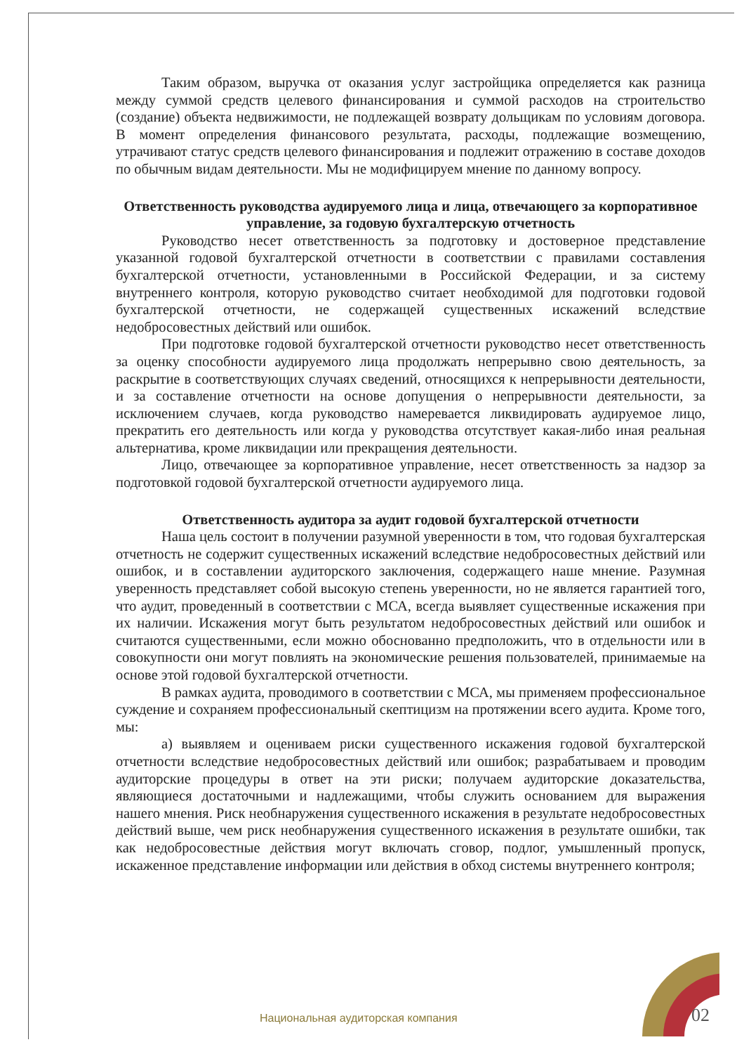Таким образом, выручка от оказания услуг застройщика определяется как разница между суммой средств целевого финансирования и суммой расходов на строительство (создание) объекта недвижимости, не подлежащей возврату дольщикам по условиям договора. В момент определения финансового результата, расходы, подлежащие возмещению, утрачивают статус средств целевого финансирования и подлежит отражению в составе доходов по обычным видам деятельности. Мы не модифицируем мнение по данному вопросу.
Ответственность руководства аудируемого лица и лица, отвечающего за корпоративное управление, за годовую бухгалтерскую отчетность
Руководство несет ответственность за подготовку и достоверное представление указанной годовой бухгалтерской отчетности в соответствии с правилами составления бухгалтерской отчетности, установленными в Российской Федерации, и за систему внутреннего контроля, которую руководство считает необходимой для подготовки годовой бухгалтерской отчетности, не содержащей существенных искажений вследствие недобросовестных действий или ошибок.
При подготовке годовой бухгалтерской отчетности руководство несет ответственность за оценку способности аудируемого лица продолжать непрерывно свою деятельность, за раскрытие в соответствующих случаях сведений, относящихся к непрерывности деятельности, и за составление отчетности на основе допущения о непрерывности деятельности, за исключением случаев, когда руководство намеревается ликвидировать аудируемое лицо, прекратить его деятельность или когда у руководства отсутствует какая-либо иная реальная альтернатива, кроме ликвидации или прекращения деятельности.
Лицо, отвечающее за корпоративное управление, несет ответственность за надзор за подготовкой годовой бухгалтерской отчетности аудируемого лица.
Ответственность аудитора за аудит годовой бухгалтерской отчетности
Наша цель состоит в получении разумной уверенности в том, что годовая бухгалтерская отчетность не содержит существенных искажений вследствие недобросовестных действий или ошибок, и в составлении аудиторского заключения, содержащего наше мнение. Разумная уверенность представляет собой высокую степень уверенности, но не является гарантией того, что аудит, проведенный в соответствии с МСА, всегда выявляет существенные искажения при их наличии. Искажения могут быть результатом недобросовестных действий или ошибок и считаются существенными, если можно обоснованно предположить, что в отдельности или в совокупности они могут повлиять на экономические решения пользователей, принимаемые на основе этой годовой бухгалтерской отчетности.
В рамках аудита, проводимого в соответствии с МСА, мы применяем профессиональное суждение и сохраняем профессиональный скептицизм на протяжении всего аудита. Кроме того, мы:
а) выявляем и оцениваем риски существенного искажения годовой бухгалтерской отчетности вследствие недобросовестных действий или ошибок; разрабатываем и проводим аудиторские процедуры в ответ на эти риски; получаем аудиторские доказательства, являющиеся достаточными и надлежащими, чтобы служить основанием для выражения нашего мнения. Риск необнаружения существенного искажения в результате недобросовестных действий выше, чем риск необнаружения существенного искажения в результате ошибки, так как недобросовестные действия могут включать сговор, подлог, умышленный пропуск, искаженное представление информации или действия в обход системы внутреннего контроля;
Национальная аудиторская компания
02